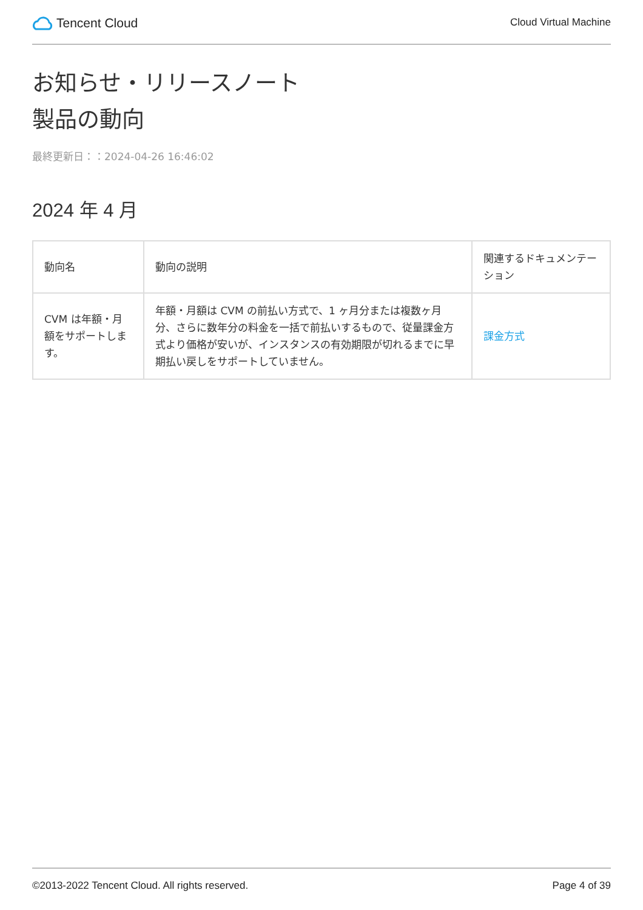Tencent Cloud
Cloud Virtual Machine
お知らせ・リリースノート
製品の動向
最終更新日：：2024-04-26 16:46:02
2024 年 4 月
| 動向名 | 動向の説明 | 関連するドキュメンテーション |
| --- | --- | --- |
| CVM は年額・月額をサポートします。 | 年額・月額は CVM の前払い方式で、1 ヶ月分または複数ヶ月分、さらに数年分の料金を一括で前払いするもので、従量課金方式より価格が安いが、インスタンスの有効期限が切れるまでに早期払い戻しをサポートしていません。 | 課金方式 |
©2013-2022 Tencent Cloud. All rights reserved. Page 4 of 39